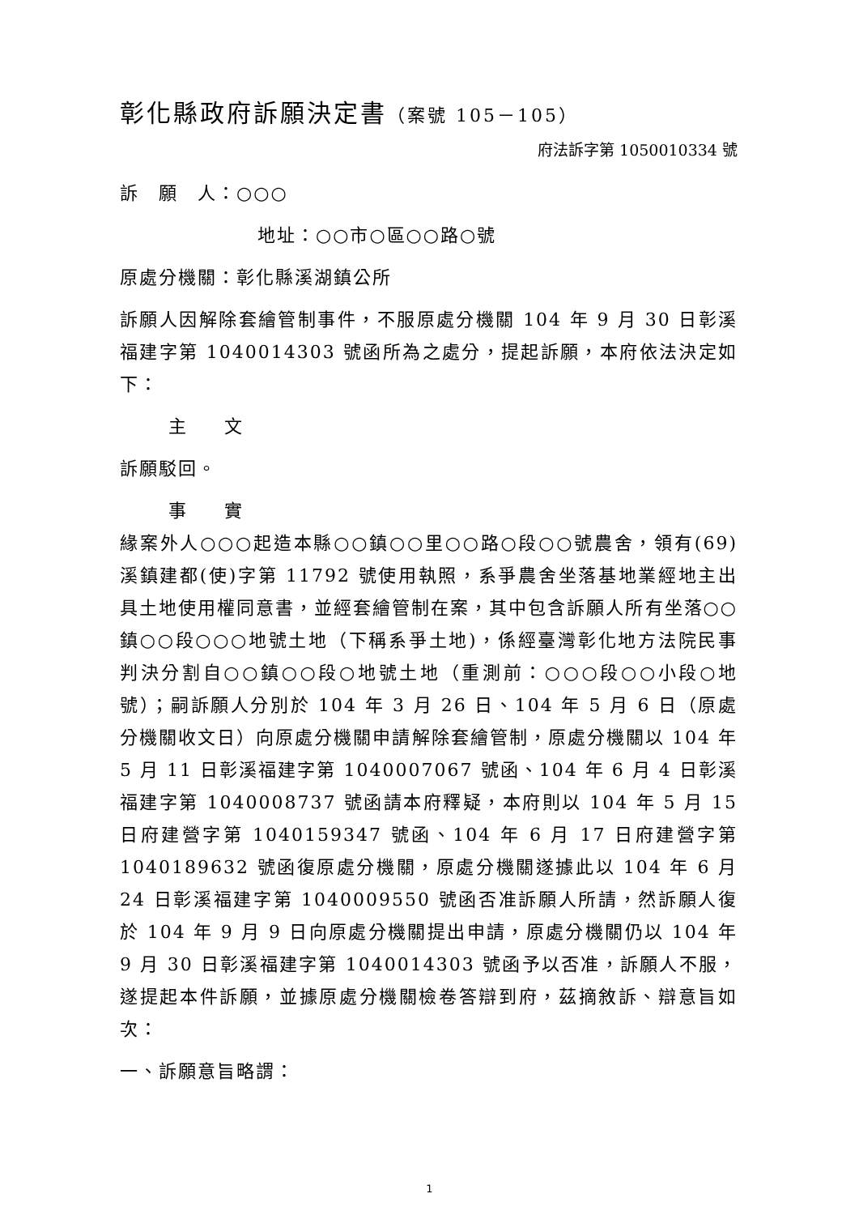彰化縣政府訴願決定書（案號 105－105）
府法訴字第 1050010334 號
訴　願　人：○○○
地址：○○市○區○○路○號
原處分機關：彰化縣溪湖鎮公所
訴願人因解除套繪管制事件，不服原處分機關 104 年 9 月 30 日彰溪福建字第 1040014303 號函所為之處分，提起訴願，本府依法決定如下：
主 文
訴願駁回。
事 實
緣案外人○○○起造本縣○○鎮○○里○○路○段○○號農舍，領有(69)溪鎮建都(使)字第 11792 號使用執照，系爭農舍坐落基地業經地主出具土地使用權同意書，並經套繪管制在案，其中包含訴願人所有坐落○○鎮○○段○○○地號土地（下稱系爭土地)，係經臺灣彰化地方法院民事判決分割自○○鎮○○段○地號土地（重測前：○○○段○○小段○地號）；嗣訴願人分別於 104 年 3 月 26 日、104 年 5 月 6 日（原處分機關收文日）向原處分機關申請解除套繪管制，原處分機關以 104 年 5 月 11 日彰溪福建字第 1040007067 號函、104 年 6 月 4 日彰溪福建字第 1040008737 號函請本府釋疑，本府則以 104 年 5 月 15 日府建營字第 1040159347 號函、104 年 6 月 17 日府建營字第 1040189632 號函復原處分機關，原處分機關遂據此以 104 年 6 月 24 日彰溪福建字第 1040009550 號函否准訴願人所請，然訴願人復於 104 年 9 月 9 日向原處分機關提出申請，原處分機關仍以 104 年 9 月 30 日彰溪福建字第 1040014303 號函予以否准，訴願人不服，遂提起本件訴願，並據原處分機關檢卷答辯到府，茲摘敘訴、辯意旨如次：
一、訴願意旨略謂：
1